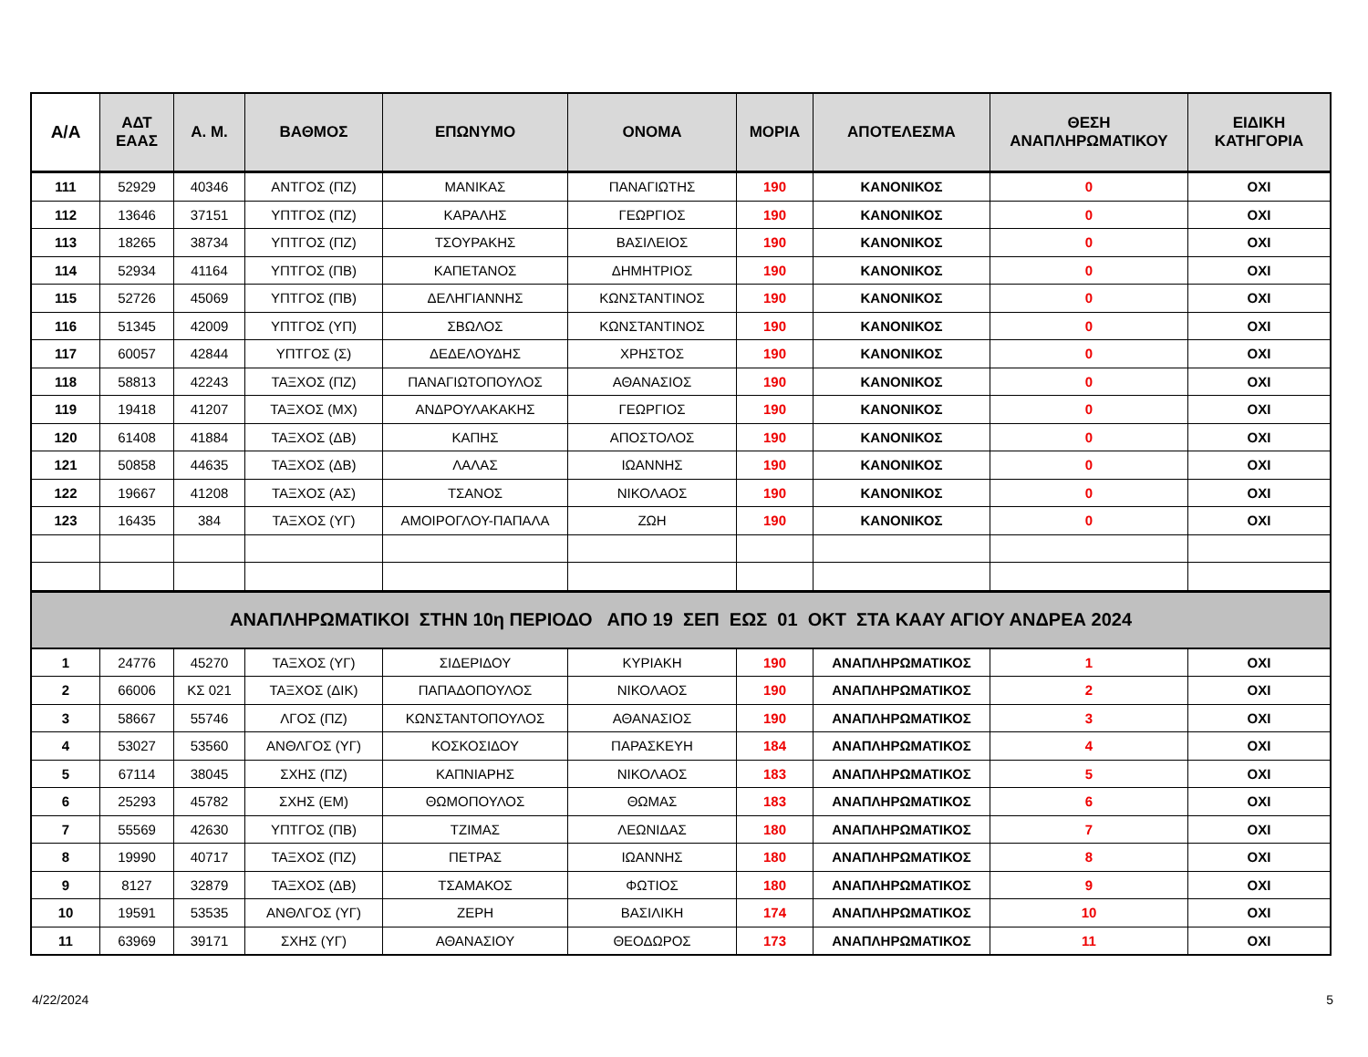| Α/Α | ΑΔΤ ΕΑΑΣ | Α. Μ. | ΒΑΘΜΟΣ | ΕΠΩΝΥΜΟ | ΟΝΟΜΑ | ΜΟΡΙΑ | ΑΠΟΤΕΛΕΣΜΑ | ΘΕΣΗ ΑΝΑΠΛΗΡΩΜΑΤΙΚΟΥ | ΕΙΔΙΚΗ ΚΑΤΗΓΟΡΙΑ |
| --- | --- | --- | --- | --- | --- | --- | --- | --- | --- |
| 111 | 52929 | 40346 | ΑΝΤΓΟΣ (ΠΖ) | ΜΑΝΙΚΑΣ | ΠΑΝΑΓΙΩΤΗΣ | 190 | ΚΑΝΟΝΙΚΟΣ | 0 | ΟΧΙ |
| 112 | 13646 | 37151 | ΥΠΤΓΟΣ (ΠΖ) | ΚΑΡΑΛΗΣ | ΓΕΩΡΓΙΟΣ | 190 | ΚΑΝΟΝΙΚΟΣ | 0 | ΟΧΙ |
| 113 | 18265 | 38734 | ΥΠΤΓΟΣ (ΠΖ) | ΤΣΟΥΡΑΚΗΣ | ΒΑΣΙΛΕΙΟΣ | 190 | ΚΑΝΟΝΙΚΟΣ | 0 | ΟΧΙ |
| 114 | 52934 | 41164 | ΥΠΤΓΟΣ (ΠΒ) | ΚΑΠΕΤΑΝΟΣ | ΔΗΜΗΤΡΙΟΣ | 190 | ΚΑΝΟΝΙΚΟΣ | 0 | ΟΧΙ |
| 115 | 52726 | 45069 | ΥΠΤΓΟΣ (ΠΒ) | ΔΕΛΗΓΙΑΝΝΗΣ | ΚΩΝΣΤΑΝΤΙΝΟΣ | 190 | ΚΑΝΟΝΙΚΟΣ | 0 | ΟΧΙ |
| 116 | 51345 | 42009 | ΥΠΤΓΟΣ (ΥΠ) | ΣΒΩΛΟΣ | ΚΩΝΣΤΑΝΤΙΝΟΣ | 190 | ΚΑΝΟΝΙΚΟΣ | 0 | ΟΧΙ |
| 117 | 60057 | 42844 | ΥΠΤΓΟΣ (Σ) | ΔΕΔΕΛΟΥΔΗΣ | ΧΡΗΣΤΟΣ | 190 | ΚΑΝΟΝΙΚΟΣ | 0 | ΟΧΙ |
| 118 | 58813 | 42243 | ΤΑΞΧΟΣ (ΠΖ) | ΠΑΝΑΓΙΩΤΟΠΟΥΛΟΣ | ΑΘΑΝΑΣΙΟΣ | 190 | ΚΑΝΟΝΙΚΟΣ | 0 | ΟΧΙ |
| 119 | 19418 | 41207 | ΤΑΞΧΟΣ (ΜΧ) | ΑΝΔΡΟΥΛΑΚΑΚΗΣ | ΓΕΩΡΓΙΟΣ | 190 | ΚΑΝΟΝΙΚΟΣ | 0 | ΟΧΙ |
| 120 | 61408 | 41884 | ΤΑΞΧΟΣ (ΔΒ) | ΚΑΠΗΣ | ΑΠΟΣΤΟΛΟΣ | 190 | ΚΑΝΟΝΙΚΟΣ | 0 | ΟΧΙ |
| 121 | 50858 | 44635 | ΤΑΞΧΟΣ (ΔΒ) | ΛΑΛΑΣ | ΙΩΑΝΝΗΣ | 190 | ΚΑΝΟΝΙΚΟΣ | 0 | ΟΧΙ |
| 122 | 19667 | 41208 | ΤΑΞΧΟΣ (ΑΣ) | ΤΣΑΝΟΣ | ΝΙΚΟΛΑΟΣ | 190 | ΚΑΝΟΝΙΚΟΣ | 0 | ΟΧΙ |
| 123 | 16435 | 384 | ΤΑΞΧΟΣ (ΥΓ) | ΑΜΟΙΡΟΓΛΟΥ-ΠΑΠΑΛΑ | ΖΩΗ | 190 | ΚΑΝΟΝΙΚΟΣ | 0 | ΟΧΙ |
| ΑΝΑΠΛΗΡΩΜΑΤΙΚΟΙ ΣΤΗΝ 10η ΠΕΡΙΟΔΟ ΑΠΟ 19 ΣΕΠ ΕΩΣ 01 ΟΚΤ ΣΤΑ ΚΑΑΥ ΑΓΙΟΥ ΑΝΔΡΕΑ 2024 | | | | | | | | | |
| 1 | 24776 | 45270 | ΤΑΞΧΟΣ (ΥΓ) | ΣΙΔΕΡΙΔΟΥ | ΚΥΡΙΑΚΗ | 190 | ΑΝΑΠΛΗΡΩΜΑΤΙΚΟΣ | 1 | ΟΧΙ |
| 2 | 66006 | ΚΣ 021 | ΤΑΞΧΟΣ (ΔΙΚ) | ΠΑΠΑΔΟΠΟΥΛΟΣ | ΝΙΚΟΛΑΟΣ | 190 | ΑΝΑΠΛΗΡΩΜΑΤΙΚΟΣ | 2 | ΟΧΙ |
| 3 | 58667 | 55746 | ΛΓΟΣ (ΠΖ) | ΚΩΝΣΤΑΝΤΟΠΟΥΛΟΣ | ΑΘΑΝΑΣΙΟΣ | 190 | ΑΝΑΠΛΗΡΩΜΑΤΙΚΟΣ | 3 | ΟΧΙ |
| 4 | 53027 | 53560 | ΑΝΘΛΓΟΣ (ΥΓ) | ΚΟΣΚΟΣΙΔΟΥ | ΠΑΡΑΣΚΕΥΗ | 184 | ΑΝΑΠΛΗΡΩΜΑΤΙΚΟΣ | 4 | ΟΧΙ |
| 5 | 67114 | 38045 | ΣΧΗΣ (ΠΖ) | ΚΑΠΝΙΑΡΗΣ | ΝΙΚΟΛΑΟΣ | 183 | ΑΝΑΠΛΗΡΩΜΑΤΙΚΟΣ | 5 | ΟΧΙ |
| 6 | 25293 | 45782 | ΣΧΗΣ (ΕΜ) | ΘΩΜΟΠΟΥΛΟΣ | ΘΩΜΑΣ | 183 | ΑΝΑΠΛΗΡΩΜΑΤΙΚΟΣ | 6 | ΟΧΙ |
| 7 | 55569 | 42630 | ΥΠΤΓΟΣ (ΠΒ) | ΤΖΙΜΑΣ | ΛΕΩΝΙΔΑΣ | 180 | ΑΝΑΠΛΗΡΩΜΑΤΙΚΟΣ | 7 | ΟΧΙ |
| 8 | 19990 | 40717 | ΤΑΞΧΟΣ (ΠΖ) | ΠΕΤΡΑΣ | ΙΩΑΝΝΗΣ | 180 | ΑΝΑΠΛΗΡΩΜΑΤΙΚΟΣ | 8 | ΟΧΙ |
| 9 | 8127 | 32879 | ΤΑΞΧΟΣ (ΔΒ) | ΤΣΑΜΑΚΟΣ | ΦΩΤΙΟΣ | 180 | ΑΝΑΠΛΗΡΩΜΑΤΙΚΟΣ | 9 | ΟΧΙ |
| 10 | 19591 | 53535 | ΑΝΘΛΓΟΣ (ΥΓ) | ΖΕΡΗ | ΒΑΣΙΛΙΚΗ | 174 | ΑΝΑΠΛΗΡΩΜΑΤΙΚΟΣ | 10 | ΟΧΙ |
| 11 | 63969 | 39171 | ΣΧΗΣ (ΥΓ) | ΑΘΑΝΑΣΙΟΥ | ΘΕΟΔΩΡΟΣ | 173 | ΑΝΑΠΛΗΡΩΜΑΤΙΚΟΣ | 11 | ΟΧΙ |
4/22/2024 5